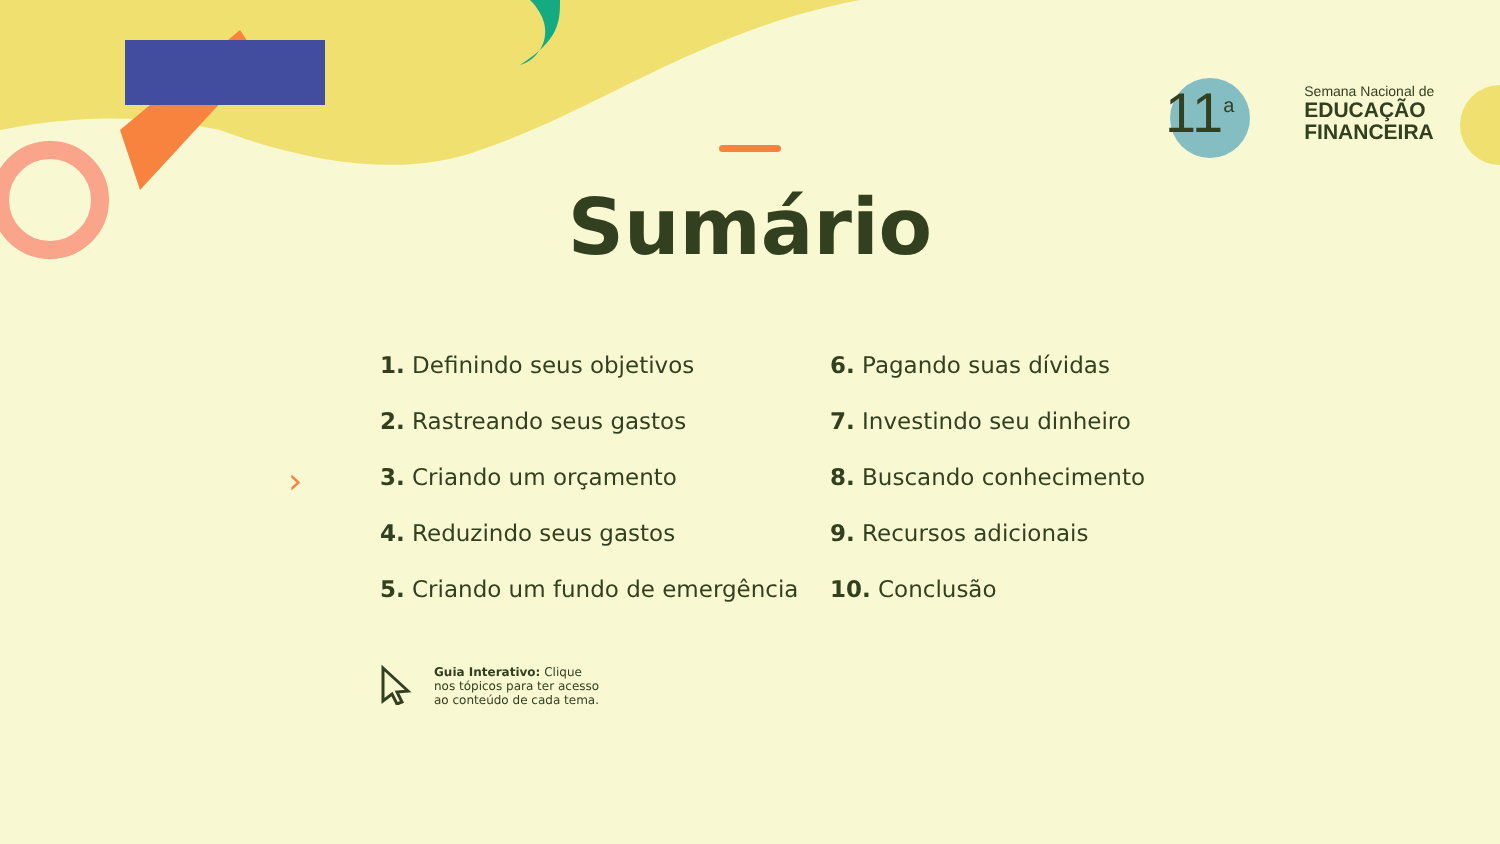11<sup>a</sup>
Semana Nacional de
EDUCAÇÃO
FINANCEIRA
Sumário
1. Definindo seus objetivos
2. Rastreando seus gastos
3. Criando um orçamento
4. Reduzindo seus gastos
5. Criando um fundo de emergência
6. Pagando suas dívidas
7. Investindo seu dinheiro
8. Buscando conhecimento
9. Recursos adicionais
10. Conclusão
›
Guia Interativo: Clique
nos tópicos para ter acesso
ao conteúdo de cada tema.